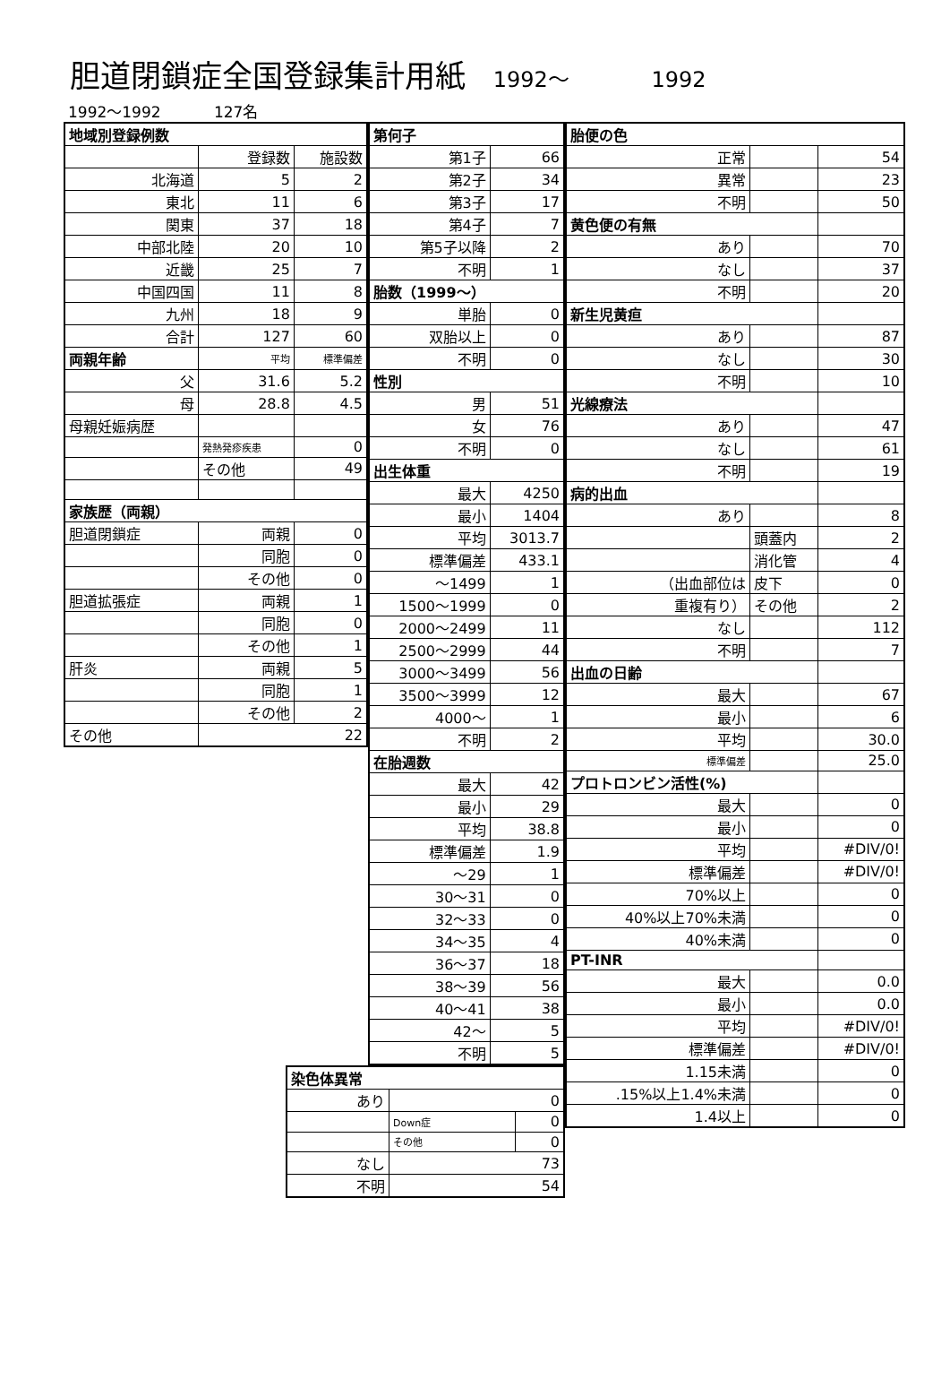胆道閉鎖症全国登録集計用紙 1992～ 1992
1992～1992 127名
| 地域別登録例数 | | |
| | 登録数 | 施設数 |
| 北海道 | 5 | 2 |
| 東北 | 11 | 6 |
| 関東 | 37 | 18 |
| 中部北陸 | 20 | 10 |
| 近畿 | 25 | 7 |
| 中国四国 | 11 | 8 |
| 九州 | 18 | 9 |
| 合計 | 127 | 60 |
| 両親年齢 | 平均 | 標準偏差 |
| 父 | 31.6 | 5.2 |
| 母 | 28.8 | 4.5 |
| 母親妊娠病歴 | | |
| | 発熱発疹疾患 | 0 |
| | その他 | 49 |
| 家族歴（両親） | | |
| 胆道閉鎖症 | 両親 | 0 |
| | 同胞 | 0 |
| | その他 | 0 |
| 胆道拡張症 | 両親 | 1 |
| | 同胞 | 0 |
| | その他 | 1 |
| 肝炎 | 両親 | 5 |
| | 同胞 | 1 |
| | その他 | 2 |
| その他 | 22 | |
| 第何子 | |
| 第1子 | 66 |
| 第2子 | 34 |
| 第3子 | 17 |
| 第4子 | 7 |
| 第5子以降 | 2 |
| 不明 | 1 |
| 胎数（1999～） | |
| 単胎 | 0 |
| 双胎以上 | 0 |
| 不明 | 0 |
| 性別 | |
| 男 | 51 |
| 女 | 76 |
| 不明 | 0 |
| 出生体重 | |
| 最大 | 4250 |
| 最小 | 1404 |
| 平均 | 3013.7 |
| 標準偏差 | 433.1 |
| ～1499 | 1 |
| 1500～1999 | 0 |
| 2000～2499 | 11 |
| 2500～2999 | 44 |
| 3000～3499 | 56 |
| 3500～3999 | 12 |
| 4000～ | 1 |
| 不明 | 2 |
| 在胎週数 | |
| 最大 | 42 |
| 最小 | 29 |
| 平均 | 38.8 |
| 標準偏差 | 1.9 |
| ～29 | 1 |
| 30～31 | 0 |
| 32～33 | 0 |
| 34～35 | 4 |
| 36～37 | 18 |
| 38～39 | 56 |
| 40～41 | 38 |
| 42～ | 5 |
| 不明 | 5 |
| 染色体異常 | | |
| あり | 0 | |
| | Down症 | 0 |
| | その他 | 0 |
| なし | 73 | |
| 不明 | 54 | |
| 胎便の色 | | |
| 正常 | | 54 |
| 異常 | | 23 |
| 不明 | | 50 |
| 黄色便の有無 | | |
| あり | | 70 |
| なし | | 37 |
| 不明 | | 20 |
| 新生児黄疸 | | |
| あり | | 87 |
| なし | | 30 |
| 不明 | | 10 |
| 光線療法 | | |
| あり | | 47 |
| なし | | 61 |
| 不明 | | 19 |
| 病的出血 | | |
| あり | | 8 |
| | 頭蓋内 | 2 |
| | 消化管 | 4 |
| （出血部位は | 皮下 | 0 |
| 重複有り） | その他 | 2 |
| なし | | 112 |
| 不明 | | 7 |
| 出血の日齢 | | |
| 最大 | | 67 |
| 最小 | | 6 |
| 平均 | | 30.0 |
| 標準偏差 | | 25.0 |
| プロトロンビン活性(%) | | |
| 最大 | | 0 |
| 最小 | | 0 |
| 平均 | | #DIV/0! |
| 標準偏差 | | #DIV/0! |
| 70%以上 | | 0 |
| 40%以上70%未満 | | 0 |
| 40%未満 | | 0 |
| PT-INR | | |
| 最大 | | 0.0 |
| 最小 | | 0.0 |
| 平均 | | #DIV/0! |
| 標準偏差 | | #DIV/0! |
| 1.15未満 | | 0 |
| .15%以上1.4%未満 | | 0 |
| 1.4以上 | | 0 |